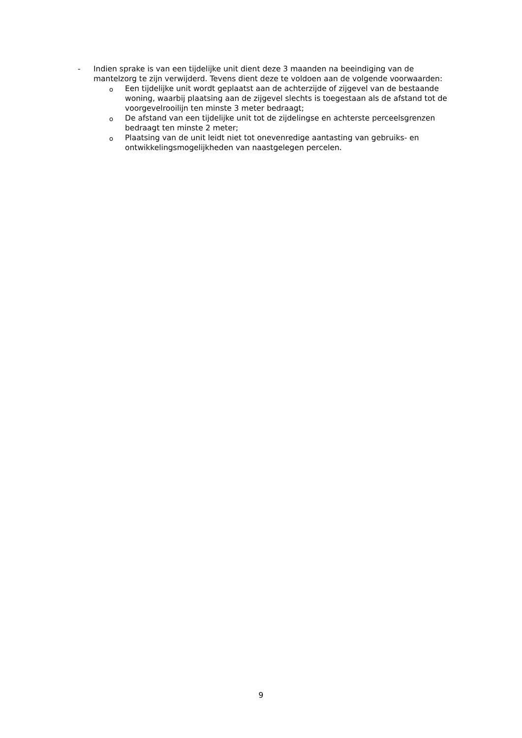- Indien sprake is van een tijdelijke unit dient deze 3 maanden na beeindiging van de mantelzorg te zijn verwijderd. Tevens dient deze te voldoen aan de volgende voorwaarden:
o
Een tijdelijke unit wordt geplaatst aan de achterzijde of zijgevel van de bestaande woning, waarbij plaatsing aan de zijgevel slechts is toegestaan als de afstand tot de voorgevelrooilijn ten minste 3 meter bedraagt;
o
De afstand van een tijdelijke unit tot de zijdelingse en achterste perceelsgrenzen bedraagt ten minste 2 meter;
o
Plaatsing van de unit leidt niet tot onevenredige aantasting van gebruiks- en ontwikkelingsmogelijkheden van naastgelegen percelen.
9